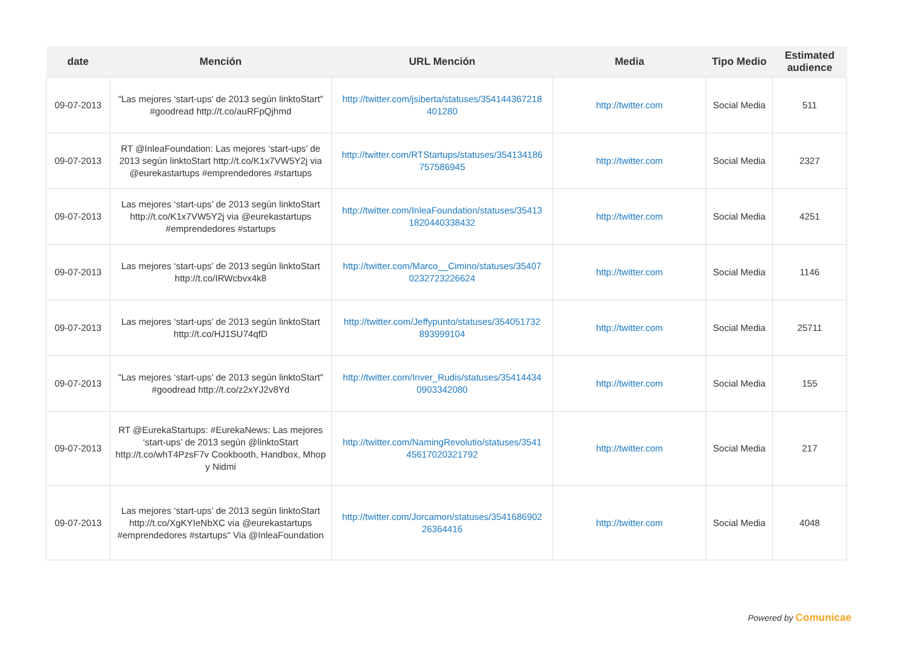| date | Mención | URL Mención | Media | Tipo Medio | Estimated audience |
| --- | --- | --- | --- | --- | --- |
| 09-07-2013 | "Las mejores ‘start-ups’ de 2013 según linktoStart" #goodread http://t.co/auRFpQjhmd | http://twitter.com/jsiberta/statuses/354144367218 401280 | http://twitter.com | Social Media | 511 |
| 09-07-2013 | RT @InleaFoundation: Las mejores ‘start-ups’ de 2013 según linktoStart http://t.co/K1x7VW5Y2j via @eurekastartups #emprendedores #startups | http://twitter.com/RTStartups/statuses/354134186 757586945 | http://twitter.com | Social Media | 2327 |
| 09-07-2013 | Las mejores ‘start-ups’ de 2013 según linktoStart http://t.co/K1x7VW5Y2j via @eurekastartups #emprendedores #startups | http://twitter.com/InleaFoundation/statuses/35413 1820440338432 | http://twitter.com | Social Media | 4251 |
| 09-07-2013 | Las mejores ‘start-ups’ de 2013 según linktoStart http://t.co/IRWcbvx4k8 | http://twitter.com/Marco__Cimino/statuses/35407 0232723226624 | http://twitter.com | Social Media | 1146 |
| 09-07-2013 | Las mejores ‘start-ups’ de 2013 según linktoStart http://t.co/HJ1SU74qfD | http://twitter.com/Jeffypunto/statuses/354051732 893999104 | http://twitter.com | Social Media | 25711 |
| 09-07-2013 | "Las mejores ‘start-ups’ de 2013 según linktoStart" #goodread http://t.co/z2xYJ2v8Yd | http://twitter.com/Inver_Rudis/statuses/35414434 0903342080 | http://twitter.com | Social Media | 155 |
| 09-07-2013 | RT @EurekaStartups: #EurekaNews: Las mejores ‘start-ups’ de 2013 según @linktoStart http://t.co/whT4PzsF7v Cookbooth, Handbox, Mhop y Nidmi | http://twitter.com/NamingRevolutio/statuses/3541 45617020321792 | http://twitter.com | Social Media | 217 |
| 09-07-2013 | Las mejores ‘start-ups’ de 2013 según linktoStart http://t.co/XgKYIeNbXC via @eurekastartups #emprendedores #startups" Via @InleaFoundation | http://twitter.com/Jorcamon/statuses/3541686902 26364416 | http://twitter.com | Social Media | 4048 |
Powered by Comunicae